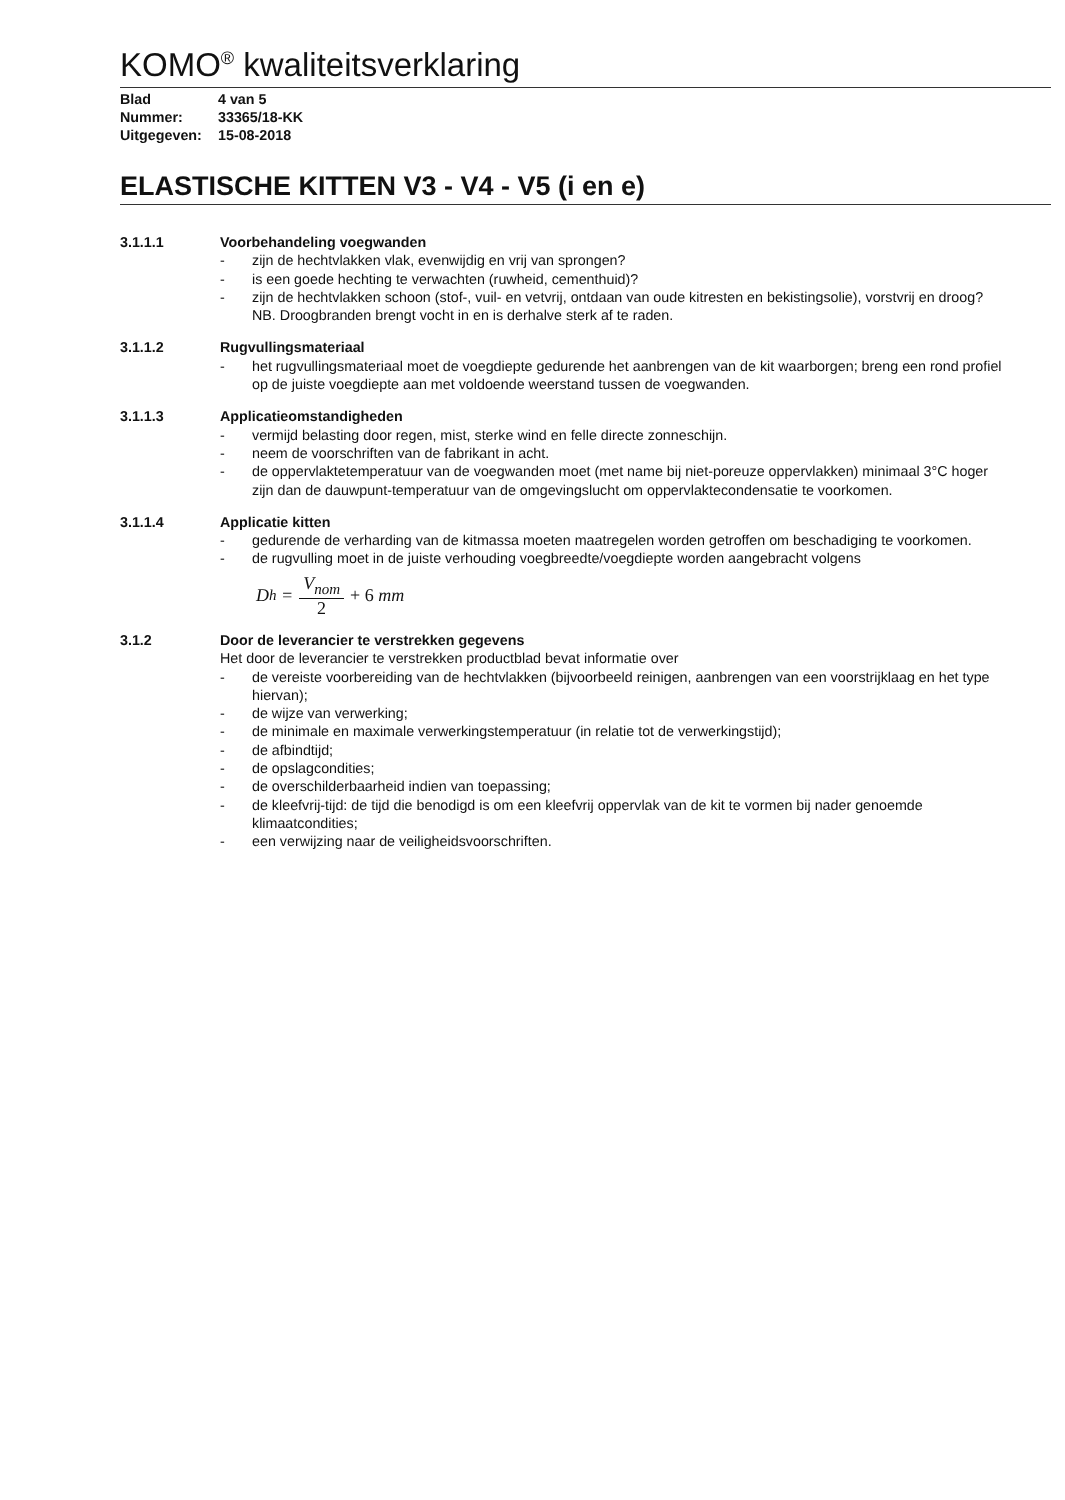KOMO<sup>®</sup> kwaliteitsverklaring
Blad 4 van 5
Nummer: 33365/18-KK
Uitgegeven: 15-08-2018
ELASTISCHE KITTEN V3 - V4 - V5 (i en e)
3.1.1.1 Voorbehandeling voegwanden
- zijn de hechtvlakken vlak, evenwijdig en vrij van sprongen?
- is een goede hechting te verwachten (ruwheid, cementhuid)?
- zijn de hechtvlakken schoon (stof-, vuil- en vetvrij, ontdaan van oude kitresten en bekistingsolie), vorstvrij en droog?
NB. Droogbranden brengt vocht in en is derhalve sterk af te raden.
3.1.1.2 Rugvullingsmateriaal
- het rugvullingsmateriaal moet de voegdiepte gedurende het aanbrengen van de kit waarborgen; breng een rond profiel op de juiste voegdiepte aan met voldoende weerstand tussen de voegwanden.
3.1.1.3 Applicatieomstandigheden
- vermijd belasting door regen, mist, sterke wind en felle directe zonneschijn.
- neem de voorschriften van de fabrikant in acht.
- de oppervlaktetemperatuur van de voegwanden moet (met name bij niet-poreuze oppervlakken) minimaal 3°C hoger zijn dan de dauwpunt-temperatuur van de omgevingslucht om oppervlaktecondensatie te voorkomen.
3.1.1.4 Applicatie kitten
- gedurende de verharding van de kitmassa moeten maatregelen worden getroffen om beschadiging te voorkomen.
- de rugvulling moet in de juiste verhouding voegbreedte/voegdiepte worden aangebracht volgens
D<sub>h</sub> = V<sub>nom</sub> 2 + 6 mm
3.1.2 Door de leverancier te verstrekken gegevens
Het door de leverancier te verstrekken productblad bevat informatie over
- de vereiste voorbereiding van de hechtvlakken (bijvoorbeeld reinigen, aanbrengen van een voorstrijklaag en het type hiervan);
- de wijze van verwerking;
- de minimale en maximale verwerkingstemperatuur (in relatie tot de verwerkingstijd);
- de afbindtijd;
- de opslagcondities;
- de overschilderbaarheid indien van toepassing;
- de kleefvrij-tijd: de tijd die benodigd is om een kleefvrij oppervlak van de kit te vormen bij nader genoemde klimaatcondities;
- een verwijzing naar de veiligheidsvoorschriften.